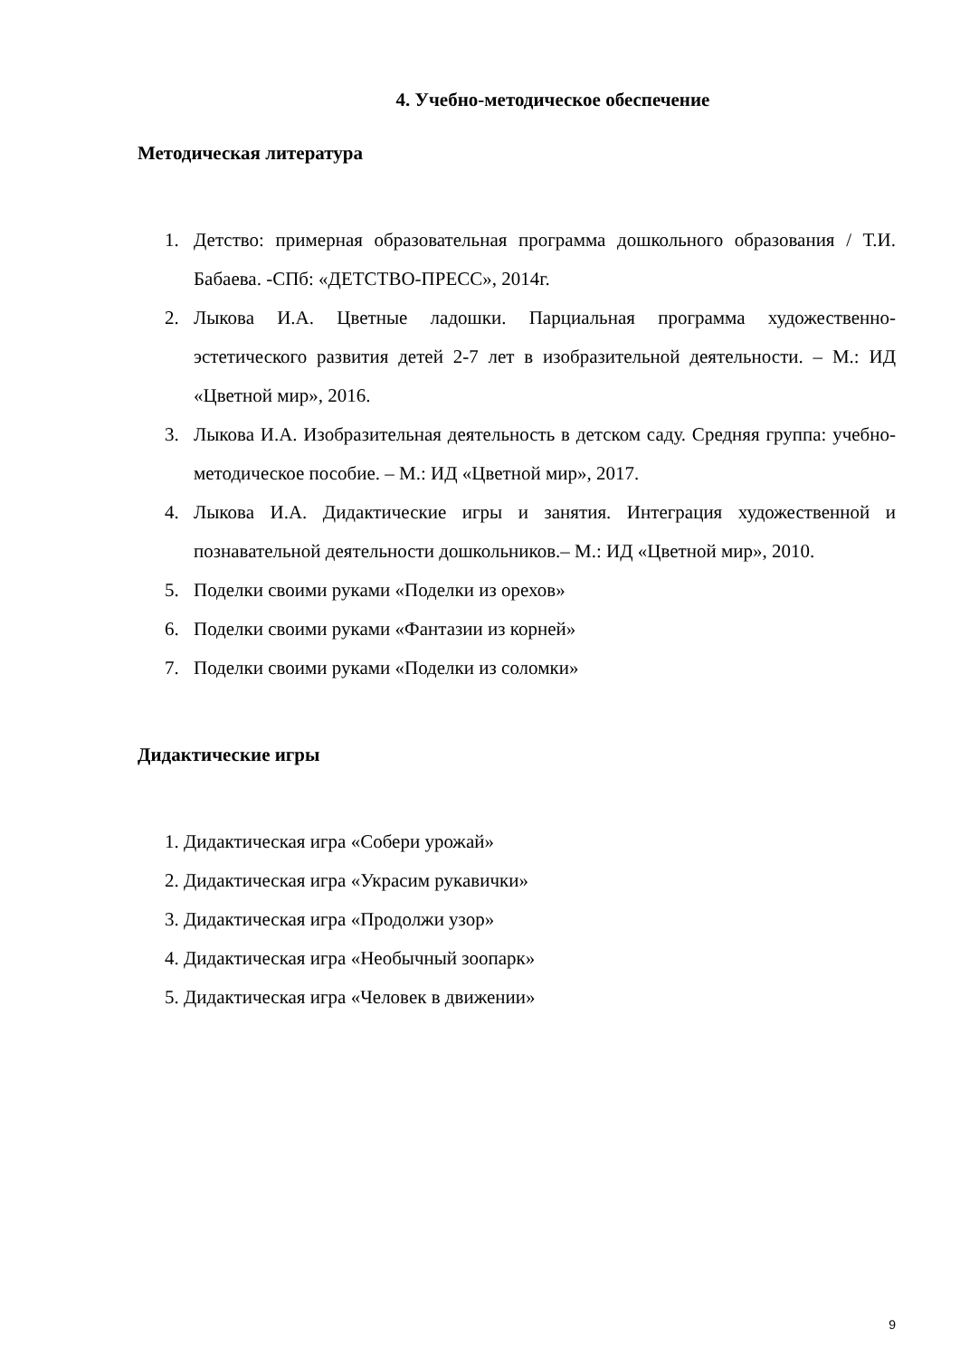4. Учебно-методическое обеспечение
Методическая литература
1. Детство: примерная образовательная программа дошкольного образования / Т.И. Бабаева. -СПб: «ДЕТСТВО-ПРЕСС», 2014г.
2. Лыкова И.А. Цветные ладошки. Парциальная программа художественно-эстетического развития детей 2-7 лет в изобразительной деятельности. – М.: ИД «Цветной мир», 2016.
3. Лыкова И.А. Изобразительная деятельность в детском саду. Средняя группа: учебно-методическое пособие. – М.: ИД «Цветной мир», 2017.
4. Лыкова И.А. Дидактические игры и занятия. Интеграция художественной и познавательной деятельности дошкольников.– М.: ИД «Цветной мир», 2010.
5. Поделки своими руками «Поделки из орехов»
6. Поделки своими руками «Фантазии из корней»
7. Поделки своими руками «Поделки из соломки»
Дидактические игры
1. Дидактическая игра «Собери урожай»
2. Дидактическая игра «Украсим рукавички»
3. Дидактическая игра «Продолжи узор»
4. Дидактическая игра «Необычный зоопарк»
5. Дидактическая игра «Человек в движении»
9